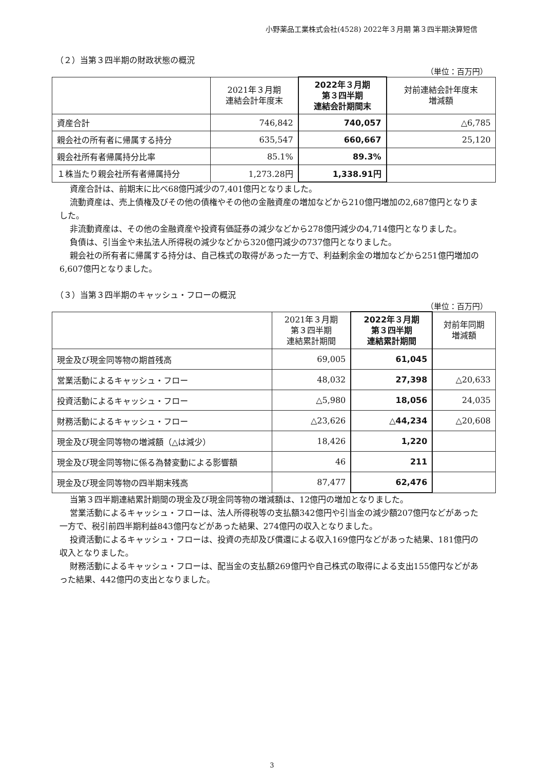小野薬品工業株式会社(4528) 2022年３月期 第３四半期決算短信
（２）当第３四半期の財政状態の概況
（単位：百万円）
| | 2021年３月期 連結会計年度末 | 2022年３月期 第３四半期 連結会計期間末 | 対前連結会計年度末 増減額 |
| --- | --- | --- | --- |
| 資産合計 | 746,842 | 740,057 | △6,785 |
| 親会社の所有者に帰属する持分 | 635,547 | 660,667 | 25,120 |
| 親会社所有者帰属持分比率 | 85.1% | 89.3% | |
| １株当たり親会社所有者帰属持分 | 1,273.28円 | 1,338.91円 | |
資産合計は、前期末に比べ68億円減少の7,401億円となりました。
流動資産は、売上債権及びその他の債権やその他の金融資産の増加などから210億円増加の2,687億円となりました。
非流動資産は、その他の金融資産や投資有価証券の減少などから278億円減少の4,714億円となりました。
負債は、引当金や未払法人所得税の減少などから320億円減少の737億円となりました。
親会社の所有者に帰属する持分は、自己株式の取得があった一方で、利益剰余金の増加などから251億円増加の6,607億円となりました。
（３）当第３四半期のキャッシュ・フローの概況
（単位：百万円）
| | 2021年３月期 第３四半期 連結累計期間 | 2022年３月期 第３四半期 連結累計期間 | 対前年同期 増減額 |
| --- | --- | --- | --- |
| 現金及び現金同等物の期首残高 | 69,005 | 61,045 | |
| 営業活動によるキャッシュ・フロー | 48,032 | 27,398 | △20,633 |
| 投資活動によるキャッシュ・フロー | △5,980 | 18,056 | 24,035 |
| 財務活動によるキャッシュ・フロー | △23,626 | △44,234 | △20,608 |
| 現金及び現金同等物の増減額（△は減少） | 18,426 | 1,220 | |
| 現金及び現金同等物に係る為替変動による影響額 | 46 | 211 | |
| 現金及び現金同等物の四半期末残高 | 87,477 | 62,476 | |
当第３四半期連結累計期間の現金及び現金同等物の増減額は、12億円の増加となりました。
営業活動によるキャッシュ・フローは、法人所得税等の支払額342億円や引当金の減少額207億円などがあった一方で、税引前四半期利益843億円などがあった結果、274億円の収入となりました。
投資活動によるキャッシュ・フローは、投資の売却及び償還による収入169億円などがあった結果、181億円の収入となりました。
財務活動によるキャッシュ・フローは、配当金の支払額269億円や自己株式の取得による支出155億円などがあった結果、442億円の支出となりました。
3